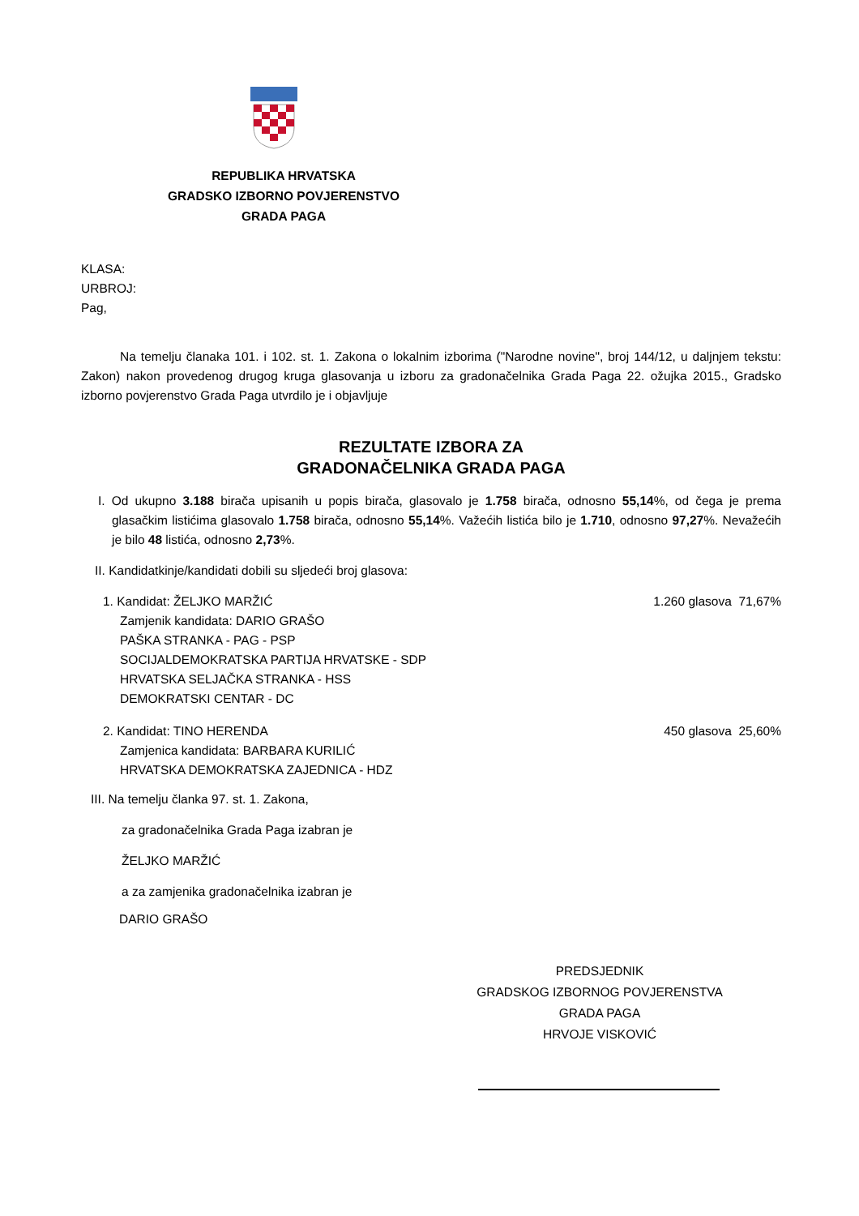REPUBLIKA HRVATSKA
GRADSKO IZBORNO POVJERENSTVO
GRADA PAGA
KLASA:
URBROJ:
Pag,
Na temelju članaka 101. i 102. st. 1. Zakona o lokalnim izborima ("Narodne novine", broj 144/12, u daljnjem tekstu: Zakon) nakon provedenog drugog kruga glasovanja u izboru za gradonačelnika Grada Paga 22. ožujka 2015., Gradsko izborno povjerenstvo Grada Paga utvrdilo je i objavljuje
REZULTATE IZBORA ZA
GRADONAČELNIKA GRADA PAGA
I. Od ukupno 3.188 birača upisanih u popis birača, glasovalo je 1.758 birača, odnosno 55,14%, od čega je prema glasačkim listićima glasovalo 1.758 birača, odnosno 55,14%. Važećih listića bilo je 1.710, odnosno 97,27%. Nevažećih je bilo 48 listića, odnosno 2,73%.
II. Kandidatkinje/kandidati dobili su sljedeći broj glasova:
1. Kandidat: ŽELJKO MARŽIĆ 1.260 glasova 71,67%
Zamjenik kandidata: DARIO GRAŠO
PAŠKA STRANKA - PAG - PSP
SOCIJALDEMOKRATSKA PARTIJA HRVATSKE - SDP
HRVATSKA SELJAČKA STRANKA - HSS
DEMOKRATSKI CENTAR - DC
2. Kandidat: TINO HERENDA 450 glasova 25,60%
Zamjenica kandidata: BARBARA KURILIĆ
HRVATSKA DEMOKRATSKA ZAJEDNICA - HDZ
III. Na temelju članka 97. st. 1. Zakona,
za gradonačelnika Grada Paga izabran je
ŽELJKO MARŽIĆ
a za zamjenika gradonačelnika izabran je
DARIO GRAŠO
PREDSJEDNIK
GRADSKOG IZBORNOG POVJERENSTVA
GRADA PAGA
HRVOJE VISKOVIĆ